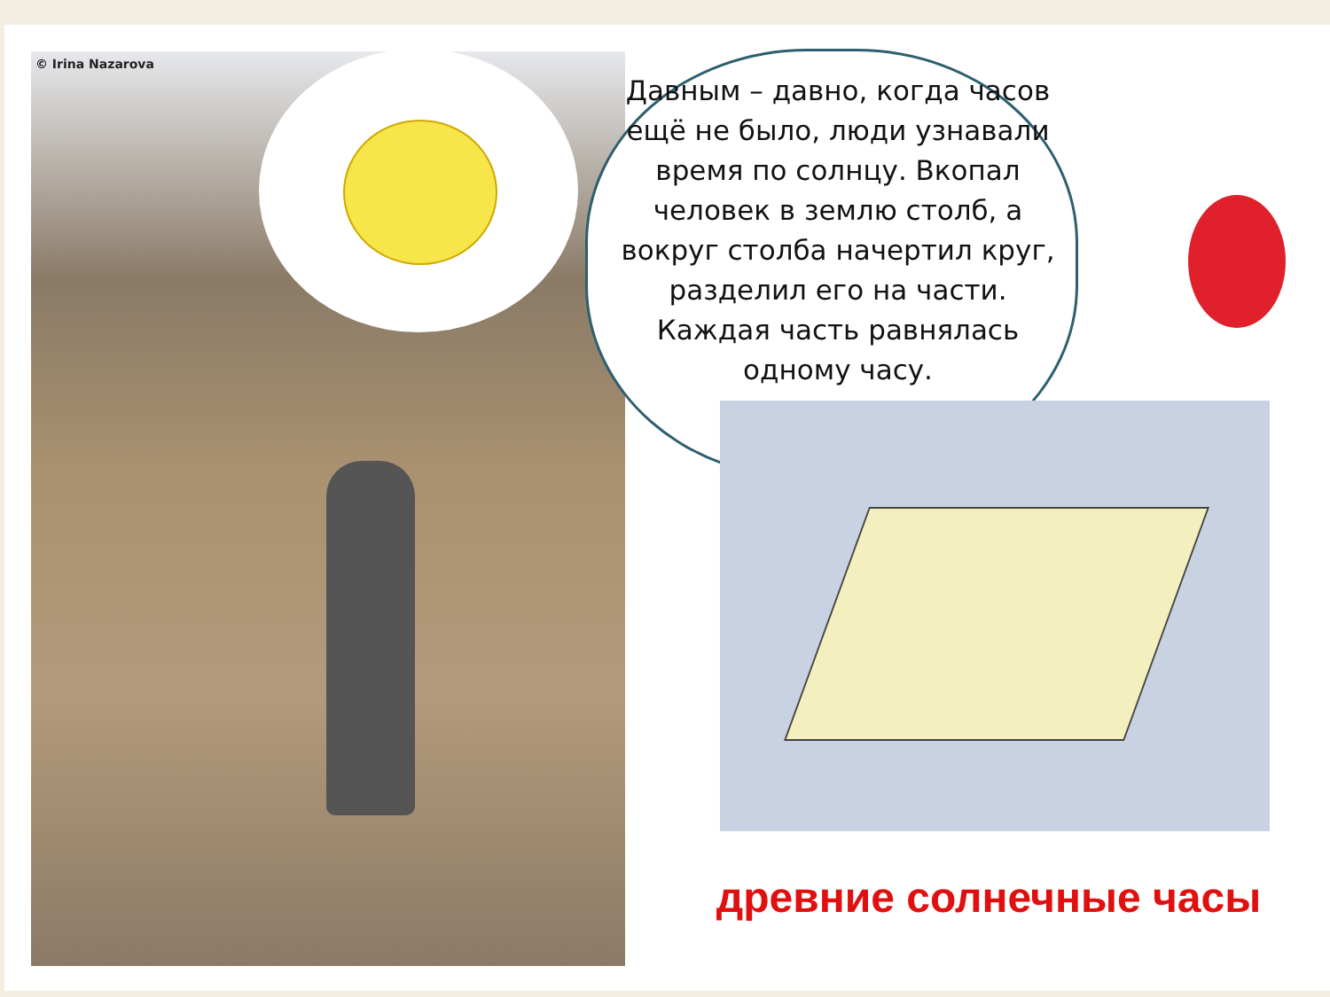© Irina Nazarova
Давным – давно, когда часов ещё не было, люди узнавали время по солнцу. Вкопал человек в землю столб, а вокруг столба начертил круг, разделил его на части. Каждая часть равнялась одному часу.
древние солнечные часы